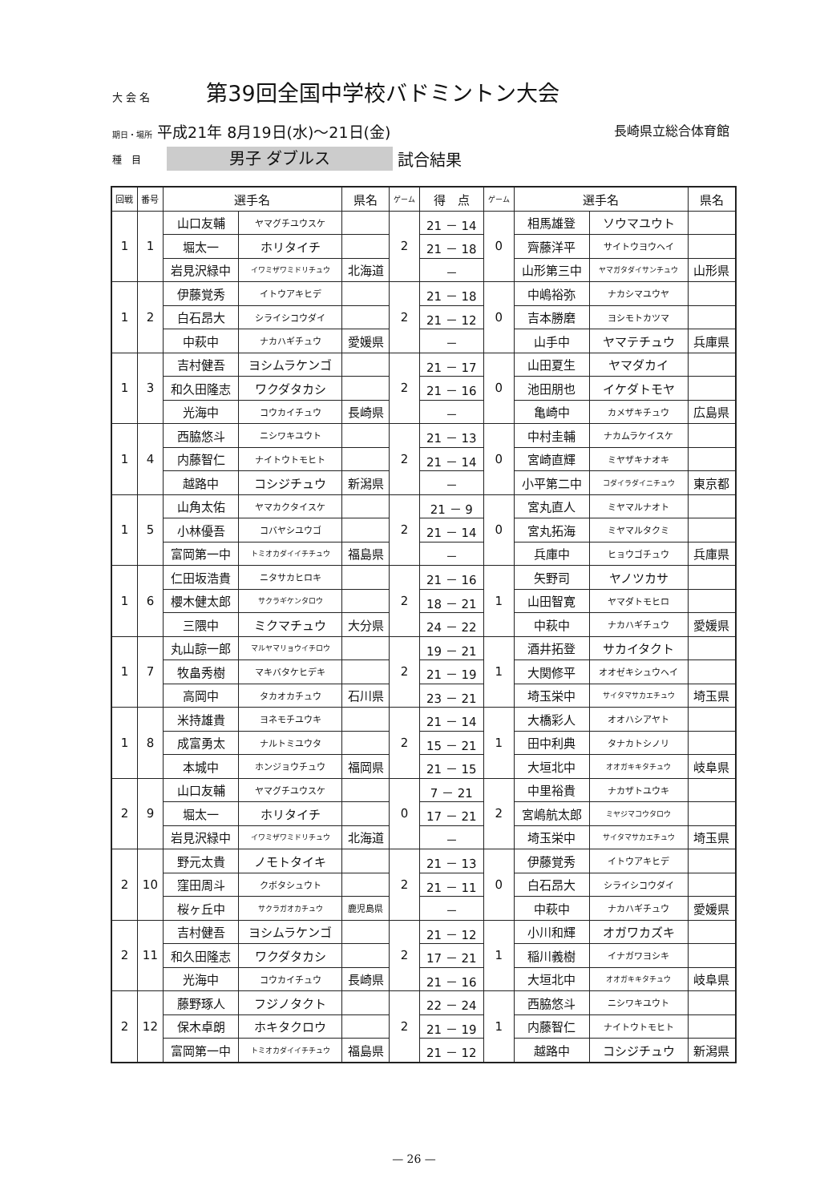大 会 名 第39回全国中学校バドミントン大会
期日・場所 平成21年 8月19日(水)～21日(金)
長崎県立総合体育館
種　目
男子 ダブルス
試合結果
| 回戦 | 番号 | 選手名 | | 県名 | ゲーム | 得 点 | ゲーム | 選手名 | | 県名 |
| --- | --- | --- | --- | --- | --- | --- | --- | --- | --- | --- |
| 1 | 1 | 山口友輔 | ヤマグチユウスケ | | 2 | 21 － 14 | 0 | 相馬雄登 | ソウマユウト | |
| | | 堀太一 | ホリタイチ | | | 21 － 18 | | 齊藤洋平 | サイトウヨウヘイ | |
| | | 岩見沢緑中 | イワミザワミドリチュウ | 北海道 | | － | | 山形第三中 | ヤマガタダイサンチュウ | 山形県 |
| 1 | 2 | 伊藤覚秀 | イトウアキヒデ | | 2 | 21 － 18 | 0 | 中嶋裕弥 | ナカシマユウヤ | |
| | | 白石昂大 | シライシコウダイ | | | 21 － 12 | | 吉本勝磨 | ヨシモトカツマ | |
| | | 中萩中 | ナカハギチュウ | 愛媛県 | | － | | 山手中 | ヤマテチュウ | 兵庫県 |
| 1 | 3 | 吉村健吾 | ヨシムラケンゴ | | 2 | 21 － 17 | 0 | 山田夏生 | ヤマダカイ | |
| | | 和久田隆志 | ワクダタカシ | | | 21 － 16 | | 池田朋也 | イケダトモヤ | |
| | | 光海中 | コウカイチュウ | 長崎県 | | － | | 亀崎中 | カメザキチュウ | 広島県 |
| 1 | 4 | 西脇悠斗 | ニシワキユウト | | 2 | 21 － 13 | 0 | 中村圭輔 | ナカムラケイスケ | |
| | | 内藤智仁 | ナイトウトモヒト | | | 21 － 14 | | 宮崎直輝 | ミヤザキナオキ | |
| | | 越路中 | コシジチュウ | 新潟県 | | － | | 小平第二中 | コダイラダイニチュウ | 東京都 |
| 1 | 5 | 山角太佑 | ヤマカクタイスケ | | 2 | 21 － 9 | 0 | 宮丸直人 | ミヤマルナオト | |
| | | 小林優吾 | コバヤシユウゴ | | | 21 － 14 | | 宮丸拓海 | ミヤマルタクミ | |
| | | 富岡第一中 | トミオカダイイチチュウ | 福島県 | | － | | 兵庫中 | ヒョウゴチュウ | 兵庫県 |
| 1 | 6 | 仁田坂浩貴 | ニタサカヒロキ | | 2 | 21 － 16 | 1 | 矢野司 | ヤノツカサ | |
| | | 櫻木健太郎 | サクラギケンタロウ | | | 18 － 21 | | 山田智寛 | ヤマダトモヒロ | |
| | | 三隈中 | ミクマチュウ | 大分県 | | 24 － 22 | | 中萩中 | ナカハギチュウ | 愛媛県 |
| 1 | 7 | 丸山諒一郎 | マルヤマリョウイチロウ | | 2 | 19 － 21 | 1 | 酒井拓登 | サカイタクト | |
| | | 牧畠秀樹 | マキバタケヒデキ | | | 21 － 19 | | 大関修平 | オオゼキシュウヘイ | |
| | | 高岡中 | タカオカチュウ | 石川県 | | 23 － 21 | | 埼玉栄中 | サイタマサカエチュウ | 埼玉県 |
| 1 | 8 | 米持雄貴 | ヨネモチユウキ | | 2 | 21 － 14 | 1 | 大橋彩人 | オオハシアヤト | |
| | | 成富勇太 | ナルトミユウタ | | | 15 － 21 | | 田中利典 | タナカトシノリ | |
| | | 本城中 | ホンジョウチュウ | 福岡県 | | 21 － 15 | | 大垣北中 | オオガキキタチュウ | 岐阜県 |
| 2 | 9 | 山口友輔 | ヤマグチユウスケ | | 0 | 7 － 21 | 2 | 中里裕貴 | ナカザトユウキ | |
| | | 堀太一 | ホリタイチ | | | 17 － 21 | | 宮嶋航太郎 | ミヤジマコウタロウ | |
| | | 岩見沢緑中 | イワミザワミドリチュウ | 北海道 | | － | | 埼玉栄中 | サイタマサカエチュウ | 埼玉県 |
| 2 | 10 | 野元太貴 | ノモトタイキ | | 2 | 21 － 13 | 0 | 伊藤覚秀 | イトウアキヒデ | |
| | | 窪田周斗 | クボタシュウト | | | 21 － 11 | | 白石昂大 | シライシコウダイ | |
| | | 桜ヶ丘中 | サクラガオカチュウ | 鹿児島県 | | － | | 中萩中 | ナカハギチュウ | 愛媛県 |
| 2 | 11 | 吉村健吾 | ヨシムラケンゴ | | 2 | 21 － 12 | 1 | 小川和輝 | オガワカズキ | |
| | | 和久田隆志 | ワクダタカシ | | | 17 － 21 | | 稲川義樹 | イナガワヨシキ | |
| | | 光海中 | コウカイチュウ | 長崎県 | | 21 － 16 | | 大垣北中 | オオガキキタチュウ | 岐阜県 |
| 2 | 12 | 藤野琢人 | フジノタクト | | 2 | 22 － 24 | 1 | 西脇悠斗 | ニシワキユウト | |
| | | 保木卓朗 | ホキタクロウ | | | 21 － 19 | | 内藤智仁 | ナイトウトモヒト | |
| | | 富岡第一中 | トミオカダイイチチュウ | 福島県 | | 21 － 12 | | 越路中 | コシジチュウ | 新潟県 |
— 26 —